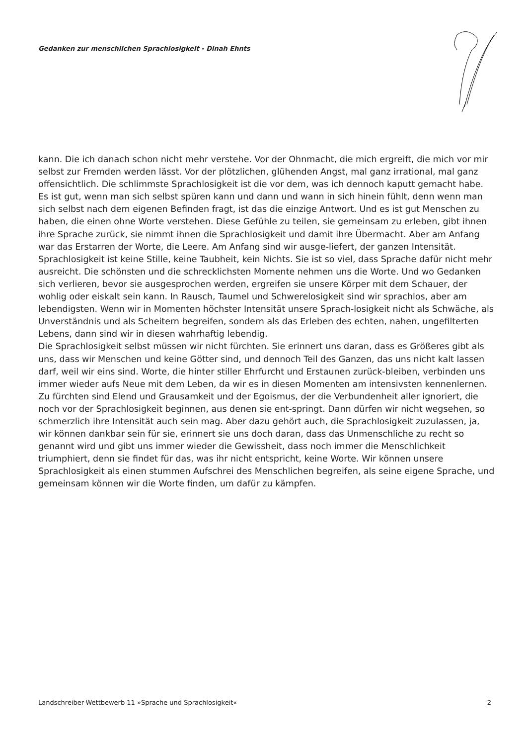Gedanken zur menschlichen Sprachlosigkeit - Dinah Ehnts
kann. Die ich danach schon nicht mehr verstehe. Vor der Ohnmacht, die mich ergreift, die mich vor mir selbst zur Fremden werden lässt. Vor der plötzlichen, glühenden Angst, mal ganz irrational, mal ganz offensichtlich. Die schlimmste Sprachlosigkeit ist die vor dem, was ich dennoch kaputt gemacht habe.
Es ist gut, wenn man sich selbst spüren kann und dann und wann in sich hinein fühlt, denn wenn man sich selbst nach dem eigenen Befinden fragt, ist das die einzige Antwort. Und es ist gut Menschen zu haben, die einen ohne Worte verstehen. Diese Gefühle zu teilen, sie gemeinsam zu erleben, gibt ihnen ihre Sprache zurück, sie nimmt ihnen die Sprachlosigkeit und damit ihre Übermacht. Aber am Anfang war das Erstarren der Worte, die Leere. Am Anfang sind wir ausge-liefert, der ganzen Intensität.
Sprachlosigkeit ist keine Stille, keine Taubheit, kein Nichts. Sie ist so viel, dass Sprache dafür nicht mehr ausreicht. Die schönsten und die schrecklichsten Momente nehmen uns die Worte. Und wo Gedanken sich verlieren, bevor sie ausgesprochen werden, ergreifen sie unsere Körper mit dem Schauer, der wohlig oder eiskalt sein kann. In Rausch, Taumel und Schwerelosigkeit sind wir sprachlos, aber am lebendigsten. Wenn wir in Momenten höchster Intensität unsere Sprach-losigkeit nicht als Schwäche, als Unverständnis und als Scheitern begreifen, sondern als das Erleben des echten, nahen, ungefilterten Lebens, dann sind wir in diesen wahrhaftig lebendig.
Die Sprachlosigkeit selbst müssen wir nicht fürchten. Sie erinnert uns daran, dass es Größeres gibt als uns, dass wir Menschen und keine Götter sind, und dennoch Teil des Ganzen, das uns nicht kalt lassen darf, weil wir eins sind. Worte, die hinter stiller Ehrfurcht und Erstaunen zurück-bleiben, verbinden uns immer wieder aufs Neue mit dem Leben, da wir es in diesen Momenten am intensivsten kennenlernen. Zu fürchten sind Elend und Grausamkeit und der Egoismus, der die Verbundenheit aller ignoriert, die noch vor der Sprachlosigkeit beginnen, aus denen sie ent-springt. Dann dürfen wir nicht wegsehen, so schmerzlich ihre Intensität auch sein mag. Aber dazu gehört auch, die Sprachlosigkeit zuzulassen, ja, wir können dankbar sein für sie, erinnert sie uns doch daran, dass das Unmenschliche zu recht so genannt wird und gibt uns immer wieder die Gewissheit, dass noch immer die Menschlichkeit triumphiert, denn sie findet für das, was ihr nicht entspricht, keine Worte. Wir können unsere Sprachlosigkeit als einen stummen Aufschrei des Menschlichen begreifen, als seine eigene Sprache, und gemeinsam können wir die Worte finden, um dafür zu kämpfen.
Landschreiber-Wettbewerb 11 »Sprache und Sprachlosigkeit« 2